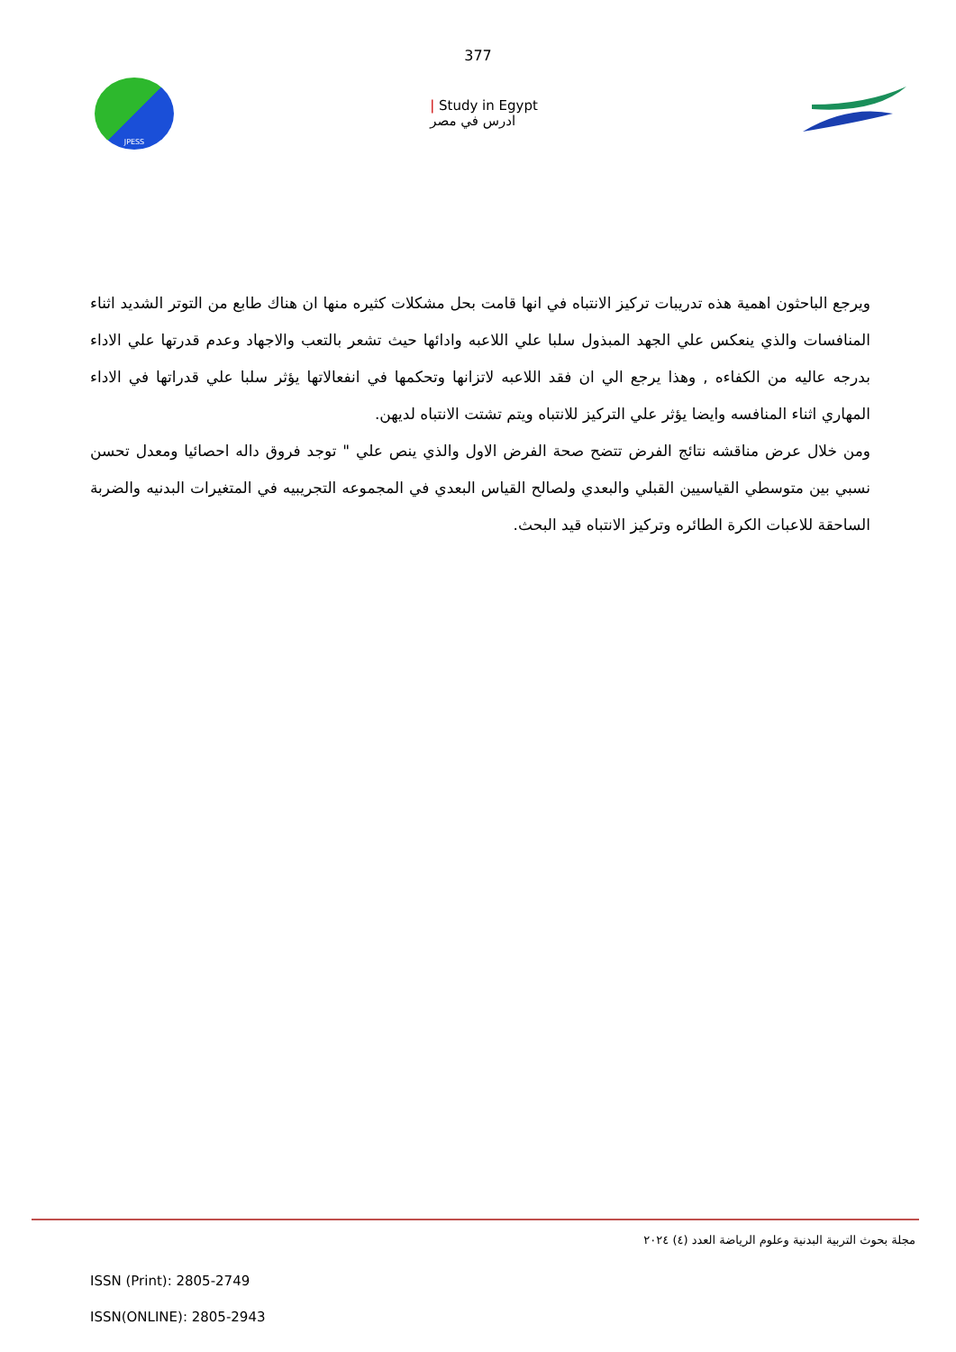377
JPESS
| Study in Egypt
ادرس في مصر
ويرجع الباحثون اهمية هذه تدريبات تركيز الانتباه في انها قامت بحل مشكلات كثيره منها ان هناك طابع من التوتر الشديد اثناء المنافسات والذي ينعكس علي الجهد المبذول سلبا علي اللاعبه وادائها حيث تشعر بالتعب والاجهاد وعدم قدرتها علي الاداء بدرجه عاليه من الكفاءه , وهذا يرجع الي ان فقد اللاعبه لاتزانها وتحكمها في انفعالاتها يؤثر سلبا علي قدراتها في الاداء المهاري اثناء المنافسه وايضا يؤثر علي التركيز للانتباه ويتم تشتت الانتباه لديهن.
ومن خلال عرض مناقشه نتائج الفرض تتضح صحة الفرض الاول والذي ينص علي " توجد فروق داله احصائيا ومعدل تحسن نسبي بين متوسطي القياسيين القبلي والبعدي ولصالح القياس البعدي في المجموعه التجريبيه في المتغيرات البدنيه والضربة الساحقة للاعبات الكرة الطائره وتركيز الانتباه قيد البحث.
مجلة بحوث التربية البدنية وعلوم الرياضة العدد (٤) ٢٠٢٤
ISSN (Print): 2805-2749
ISSN(ONLINE): 2805-2943